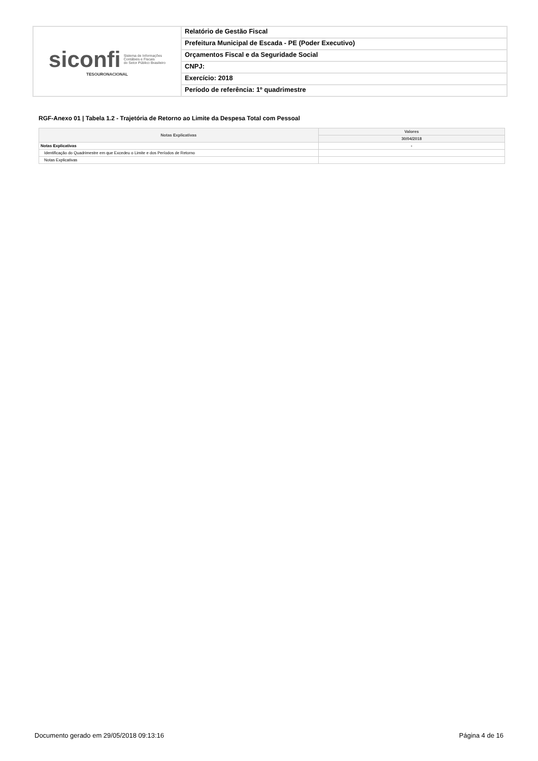siconfi Sistema de Informações
Contábeis e Fiscais
do Setor Público Brasileiro
TESOURONACIONAL
Relatório de Gestão Fiscal
Prefeitura Municipal de Escada - PE (Poder Executivo)
Orçamentos Fiscal e da Seguridade Social
CNPJ:
Exercício: 2018
Período de referência: 1º quadrimestre
RGF-Anexo 01 | Tabela 1.2 - Trajetória de Retorno ao Limite da Despesa Total com Pessoal
| Notas Explicativas | Valores |
| --- | --- |
| | 30/04/2018 |
| Notas Explicativas | - |
| Identificação do Quadrimestre em que Excedeu o Limite e dos Períodos de Retorno | |
| Notas Explicativas | |
Documento gerado em 29/05/2018 09:13:16 Página 4 de 16